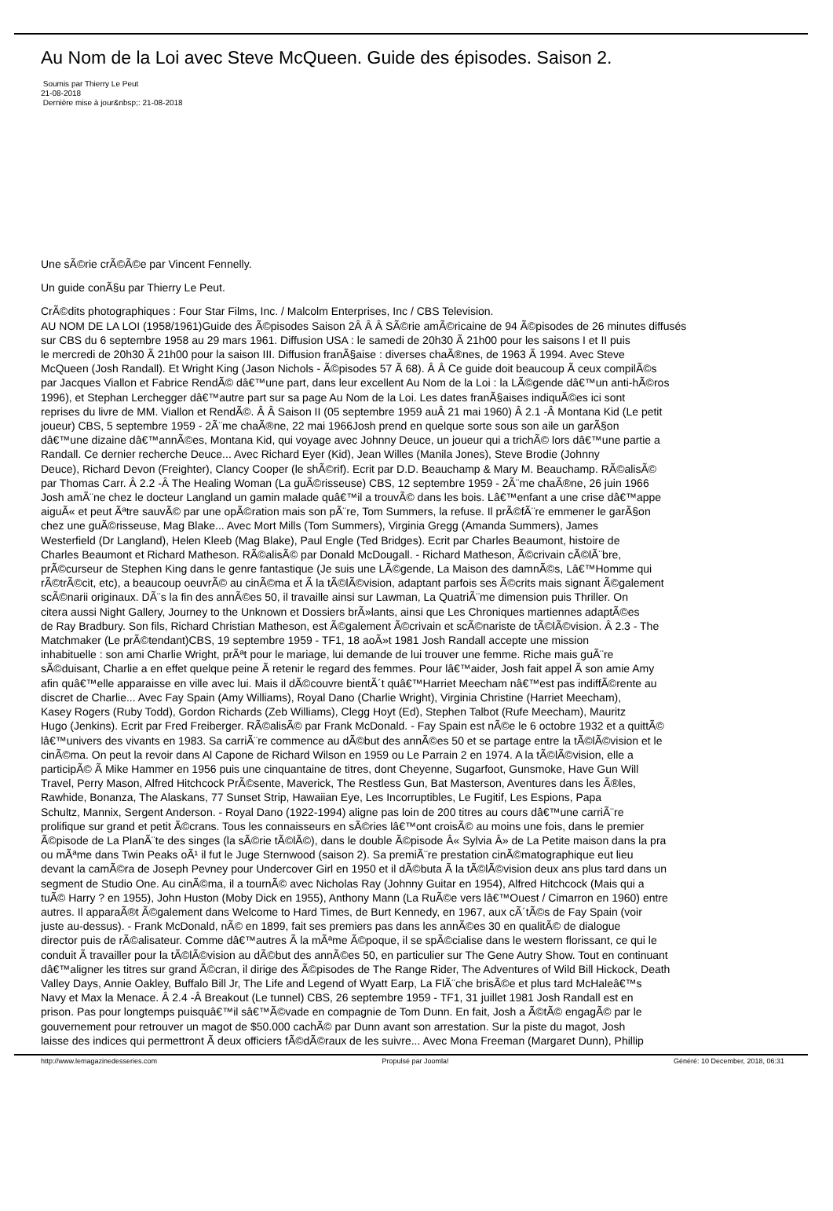Au Nom de la Loi avec Steve McQueen. Guide des épisodes. Saison 2.
Soumis par Thierry Le Peut
21-08-2018
Dernière mise à jour&nbsp;: 21-08-2018
Une sÃ©rie crÃ©Ã©e par Vincent Fennelly.
Un guide conÃ§u par Thierry Le Peut.
CrÃ©dits photographiques : Four Star Films, Inc. / Malcolm Enterprises, Inc / CBS Television.
AU NOM DE LA LOI (1958/1961)Guide des Ã©pisodes Saison 2Â Â Â SÃ©rie amÃ©ricaine de 94 Ã©pisodes de 26 minutes diffusés
sur CBS du 6 septembre 1958 au 29 mars 1961. Diffusion USA : le samedi de 20h30 Ã 21h00 pour les saisons I et II puis
le mercredi de 20h30 Ã 21h00 pour la saison III. Diffusion franÃ§aise : diverses chaÃ®nes, de 1963 Ã 1994. Avec Steve
McQueen (Josh Randall). Et Wright King (Jason Nichols - Ã©pisodes 57 Ã 68). Â Â Ce guide doit beaucoup Ã ceux compilÃ©s
par Jacques Viallon et Fabrice RendÃ© dâ€™une part, dans leur excellent Au Nom de la Loi : la LÃ©gende dâ€™un anti-hÃ©ros
1996), et Stephan Lerchegger dâ€™autre part sur sa page Au Nom de la Loi. Les dates franÃ§aises indiquÃ©es ici sont
reprises du livre de MM. Viallon et RendÃ©. Â Â Saison II (05 septembre 1959 auÂ 21 mai 1960) Â 2.1 -Â Montana Kid (Le petit
joueur) CBS, 5 septembre 1959 - 2Ã¨me chaÃ®ne, 22 mai 1966Josh prend en quelque sorte sous son aile un garÃ§on
dâ€™une dizaine dâ€™annÃ©es, Montana Kid, qui voyage avec Johnny Deuce, un joueur qui a trichÃ© lors dâ€™une partie a
Randall. Ce dernier recherche Deuce... Avec Richard Eyer (Kid), Jean Willes (Manila Jones), Steve Brodie (Johnny
Deuce), Richard Devon (Freighter), Clancy Cooper (le shÃ©rif). Ecrit par D.D. Beauchamp & Mary M. Beauchamp. RÃ©alisÃ©
par Thomas Carr. Â 2.2 -Â The Healing Woman (La guÃ©risseuse) CBS, 12 septembre 1959 - 2Ã¨me chaÃ®ne, 26 juin 1966
Josh amÃ¨ne chez le docteur Langland un gamin malade quâ€™il a trouvÃ© dans les bois. Lâ€™enfant a une crise dâ€™appe
aiguÃ« et peut Ãªtre sauvÃ© par une opÃ©ration mais son pÃ¨re, Tom Summers, la refuse. Il prÃ©fÃ¨re emmener le garÃ§on
chez une guÃ©risseuse, Mag Blake... Avec Mort Mills (Tom Summers), Virginia Gregg (Amanda Summers), James
Westerfield (Dr Langland), Helen Kleeb (Mag Blake), Paul Engle (Ted Bridges). Ecrit par Charles Beaumont, histoire de
Charles Beaumont et Richard Matheson. RÃ©alisÃ© par Donald McDougall. - Richard Matheson, Ã©crivain cÃ©lÃ¨bre,
prÃ©curseur de Stephen King dans le genre fantastique (Je suis une LÃ©gende, La Maison des damnÃ©s, Lâ€™Homme qui
rÃ©trÃ©cit, etc), a beaucoup oeuvrÃ© au cinÃ©ma et Ã la tÃ©lÃ©vision, adaptant parfois ses Ã©crits mais signant Ã©galement
scÃ©narii originaux. DÃ¨s la fin des annÃ©es 50, il travaille ainsi sur Lawman, La QuatriÃ¨me dimension puis Thriller. On
citera aussi Night Gallery, Journey to the Unknown et Dossiers brÃ»lants, ainsi que Les Chroniques martiennes adaptÃ©es
de Ray Bradbury. Son fils, Richard Christian Matheson, est Ã©galement Ã©crivain et scÃ©nariste de tÃ©lÃ©vision. Â 2.3 - The
Matchmaker (Le prÃ©tendant)CBS, 19 septembre 1959 - TF1, 18 aoÃ»t 1981 Josh Randall accepte une mission
inhabituelle : son ami Charlie Wright, prÃªt pour le mariage, lui demande de lui trouver une femme. Riche mais guÃ¨re
sÃ©duisant, Charlie a en effet quelque peine Ã retenir le regard des femmes. Pour lâ€™aider, Josh fait appel Ã son amie Amy
afin quâ€™elle apparaisse en ville avec lui. Mais il dÃ©couvre bientÃ´t quâ€™Harriet Meecham nâ€™est pas indiffÃ©rente au
discret de Charlie... Avec Fay Spain (Amy Williams), Royal Dano (Charlie Wright), Virginia Christine (Harriet Meecham),
Kasey Rogers (Ruby Todd), Gordon Richards (Zeb Williams), Clegg Hoyt (Ed), Stephen Talbot (Rufe Meecham), Mauritz
Hugo (Jenkins). Ecrit par Fred Freiberger. RÃ©alisÃ© par Frank McDonald. - Fay Spain est nÃ©e le 6 octobre 1932 et a quittÃ©
lâ€™univers des vivants en 1983. Sa carriÃ¨re commence au dÃ©but des annÃ©es 50 et se partage entre la tÃ©lÃ©vision et le
cinÃ©ma. On peut la revoir dans Al Capone de Richard Wilson en 1959 ou Le Parrain 2 en 1974. A la tÃ©lÃ©vision, elle a
participÃ© Ã Mike Hammer en 1956 puis une cinquantaine de titres, dont Cheyenne, Sugarfoot, Gunsmoke, Have Gun Will
Travel, Perry Mason, Alfred Hitchcock PrÃ©sente, Maverick, The Restless Gun, Bat Masterson, Aventures dans les Ã®les,
Rawhide, Bonanza, The Alaskans, 77 Sunset Strip, Hawaiian Eye, Les Incorruptibles, Le Fugitif, Les Espions, Papa
Schultz, Mannix, Sergent Anderson. - Royal Dano (1922-1994) aligne pas loin de 200 titres au cours dâ€™une carriÃ¨re
prolifique sur grand et petit Ã©crans. Tous les connaisseurs en sÃ©ries lâ€™ont croisÃ© au moins une fois, dans le premier
Ã©pisode de La PlanÃ¨te des singes (la sÃ©rie tÃ©lÃ©), dans le double Ã©pisode Â« Sylvia Â» de La Petite maison dans la pra
ou mÃªme dans Twin Peaks oÃ¹ il fut le Juge Sternwood (saison 2). Sa premiÃ¨re prestation cinÃ©matographique eut lieu
devant la camÃ©ra de Joseph Pevney pour Undercover Girl en 1950 et il dÃ©buta Ã la tÃ©lÃ©vision deux ans plus tard dans un
segment de Studio One. Au cinÃ©ma, il a tournÃ© avec Nicholas Ray (Johnny Guitar en 1954), Alfred Hitchcock (Mais qui a
tuÃ© Harry ? en 1955), John Huston (Moby Dick en 1955), Anthony Mann (La RuÃ©e vers lâ€™Ouest / Cimarron en 1960) entre
autres. Il apparaÃ®t Ã©galement dans Welcome to Hard Times, de Burt Kennedy, en 1967, aux cÃ´tÃ©s de Fay Spain (voir
juste au-dessus). - Frank McDonald, nÃ© en 1899, fait ses premiers pas dans les annÃ©es 30 en qualitÃ© de dialogue
director puis de rÃ©alisateur. Comme dâ€™autres Ã la mÃªme Ã©poque, il se spÃ©cialise dans le western florissant, ce qui le
conduit Ã travailler pour la tÃ©lÃ©vision au dÃ©but des annÃ©es 50, en particulier sur The Gene Autry Show. Tout en continuant
dâ€™aligner les titres sur grand Ã©cran, il dirige des Ã©pisodes de The Range Rider, The Adventures of Wild Bill Hickock, Death
Valley Days, Annie Oakley, Buffalo Bill Jr, The Life and Legend of Wyatt Earp, La FlÃ¨che brisÃ©e et plus tard McHaleâ€™s
Navy et Max la Menace. Â 2.4 -Â Breakout (Le tunnel) CBS, 26 septembre 1959 - TF1, 31 juillet 1981 Josh Randall est en
prison. Pas pour longtemps puisquâ€™il sâ€™Ã©vade en compagnie de Tom Dunn. En fait, Josh a Ã©tÃ© engagÃ© par le
gouvernement pour retrouver un magot de $50.000 cachÃ© par Dunn avant son arrestation. Sur la piste du magot, Josh
laisse des indices qui permettront Ã deux officiers fÃ©dÃ©raux de les suivre... Avec Mona Freeman (Margaret Dunn), Phillip
http://www.lemagazinedesseries.com Propulsé par Joomla! Généré: 10 December, 2018, 06:31